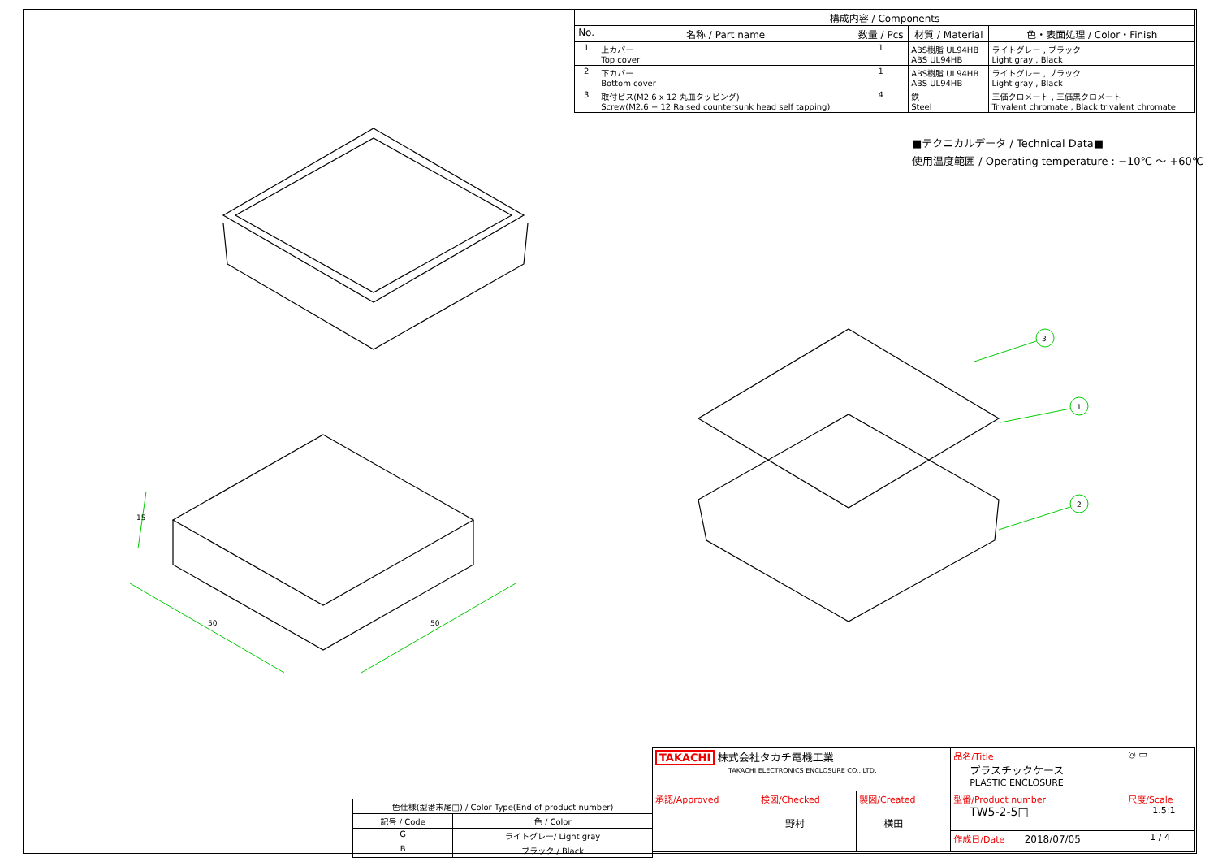| 構成内容 / Components | | | | |
| --- | --- | --- | --- | --- |
| No. | 名称 / Part name | 数量 / Pcs | 材質 / Material | 色・表面処理 / Color・Finish |
| 1 | 上カバー Top cover | 1 | ABS樹脂 UL94HB ABS UL94HB | ライトグレー , ブラック Light gray , Black |
| 2 | 下カバー Bottom cover | 1 | ABS樹脂 UL94HB ABS UL94HB | ライトグレー , ブラック Light gray , Black |
| 3 | 取付ビス(M2.6 x 12 丸皿タッピング) Screw(M2.6 − 12 Raised countersunk head self tapping) | 4 | 鉄 Steel | 三価クロメート , 三価黒クロメート Trivalent chromate , Black trivalent chromate |
■テクニカルデータ / Technical Data■
使用温度範囲 / Operating temperature : −10℃ ～ +60℃
50
50
15
3
1
2
| 色仕様(型番末尾□) / Color Type(End of product number) | |
| --- | --- |
| 記号 / Code | 色 / Color |
| G | ライトグレー/ Light gray |
| B | ブラック / Black |
| TAKACHI 株式会社タカチ電機工業 TAKACHI ELECTRONICS ENCLOSURE CO., LTD. | | | 品名/Title プラスチックケース PLASTIC ENCLOSURE | ◎ ▭ |
| 承認/Approved | 検図/Checked 野村 | 製図/Created 横田 | 型番/Product number TW5-2-5□ | 尺度/Scale 1.5:1 |
| | | | 作成日/Date 2018/07/05 | 1 / 4 |